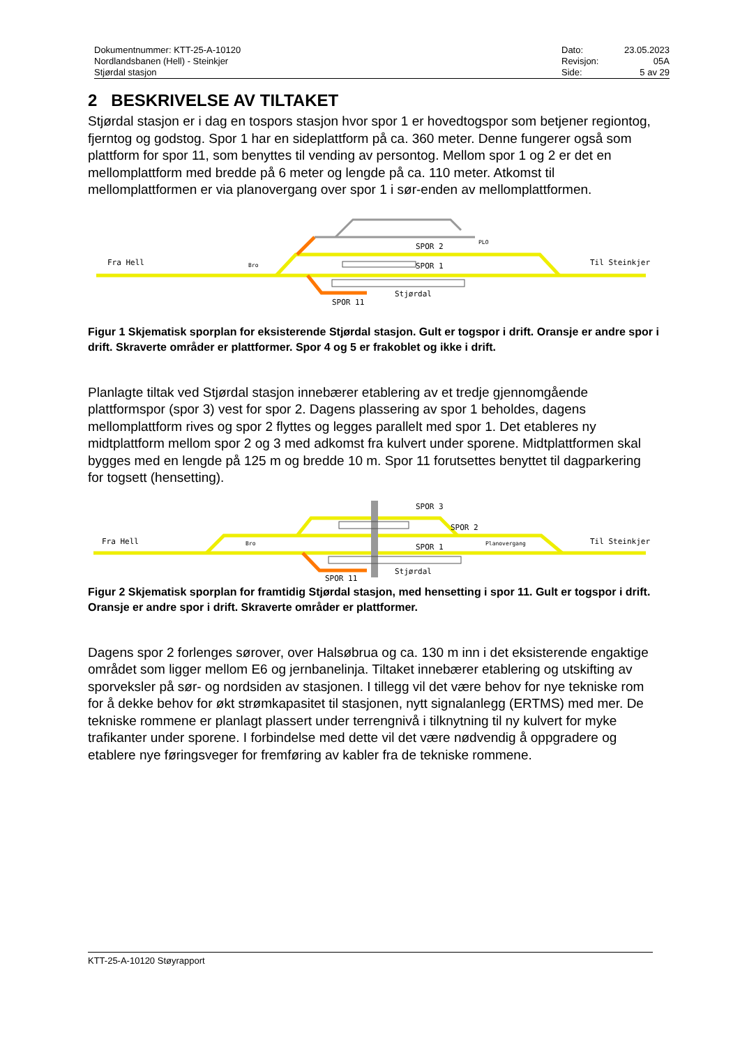Dokumentnummer: KTT-25-A-10120
Nordlandsbanen (Hell) - Steinkjer
Stjørdal stasjon
| Dato: | 23.05.2023 |
| Revisjon: | 05A |
| Side: | 5 av 29 |
2 BESKRIVELSE AV TILTAKET
Stjørdal stasjon er i dag en tospors stasjon hvor spor 1 er hovedtogspor som betjener regiontog, fjerntog og godstog. Spor 1 har en sideplattform på ca. 360 meter. Denne fungerer også som plattform for spor 11, som benyttes til vending av persontog. Mellom spor 1 og 2 er det en mellomplattform med bredde på 6 meter og lengde på ca. 110 meter. Atkomst til mellomplattformen er via planovergang over spor 1 i sør-enden av mellomplattformen.
Fra Hell
Til Steinkjer
SPOR 2
SPOR 1
SPOR 11
Stjørdal
Bro
PLO
Figur 1 Skjematisk sporplan for eksisterende Stjørdal stasjon. Gult er togspor i drift. Oransje er andre spor i drift. Skraverte områder er plattformer. Spor 4 og 5 er frakoblet og ikke i drift.
Planlagte tiltak ved Stjørdal stasjon innebærer etablering av et tredje gjennomgående plattformspor (spor 3) vest for spor 2. Dagens plassering av spor 1 beholdes, dagens mellomplattform rives og spor 2 flyttes og legges parallelt med spor 1. Det etableres ny midtplattform mellom spor 2 og 3 med adkomst fra kulvert under sporene. Midtplattformen skal bygges med en lengde på 125 m og bredde 10 m. Spor 11 forutsettes benyttet til dagparkering for togsett (hensetting).
Fra Hell
Til Steinkjer
SPOR 3
SPOR 2
SPOR 1
SPOR 11
Stjørdal
Bro
Planovergang
Figur 2 Skjematisk sporplan for framtidig Stjørdal stasjon, med hensetting i spor 11. Gult er togspor i drift. Oransje er andre spor i drift. Skraverte områder er plattformer.
Dagens spor 2 forlenges sørover, over Halsøbrua og ca. 130 m inn i det eksisterende engaktige området som ligger mellom E6 og jernbanelinja. Tiltaket innebærer etablering og utskifting av sporveksler på sør- og nordsiden av stasjonen. I tillegg vil det være behov for nye tekniske rom for å dekke behov for økt strømkapasitet til stasjonen, nytt signalanlegg (ERTMS) med mer. De tekniske rommene er planlagt plassert under terrengnivå i tilknytning til ny kulvert for myke trafikanter under sporene. I forbindelse med dette vil det være nødvendig å oppgradere og etablere nye føringsveger for fremføring av kabler fra de tekniske rommene.
KTT-25-A-10120 Støyrapport